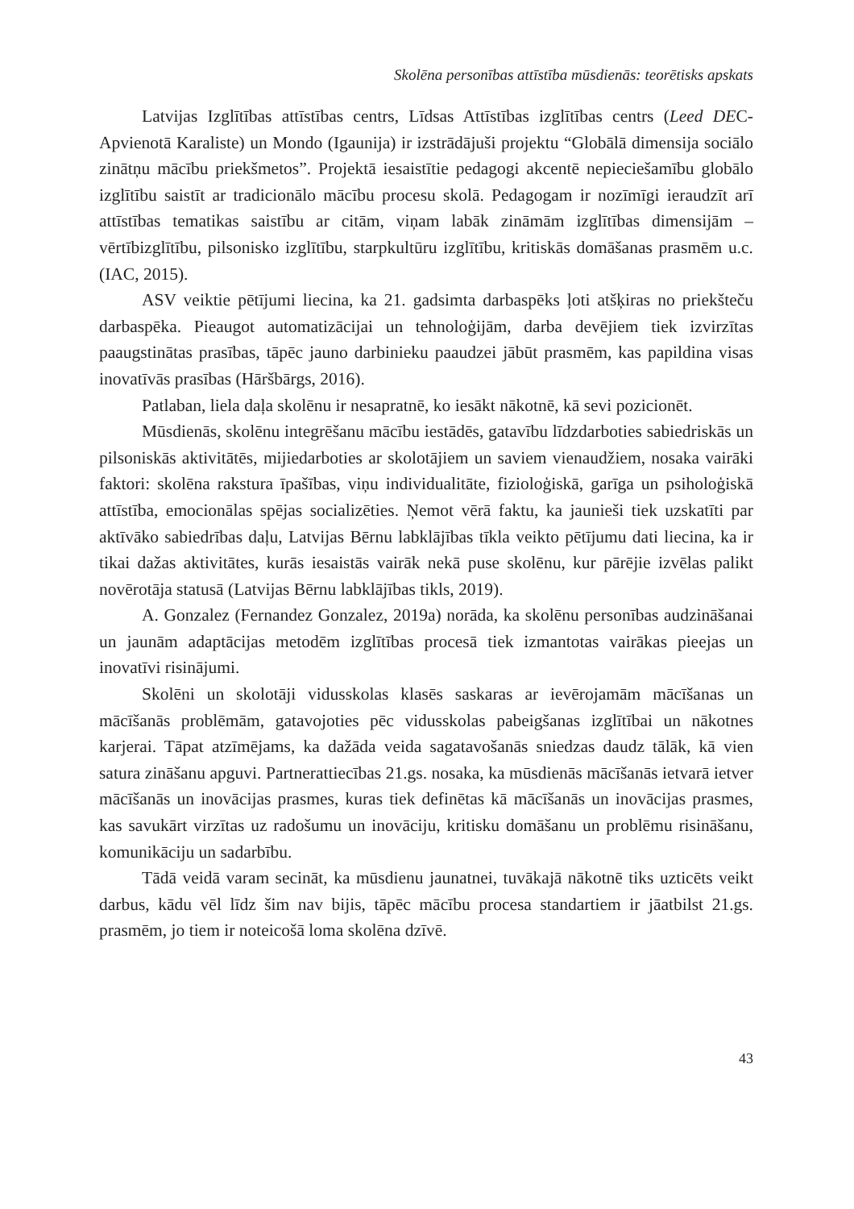Skolēna personības attīstība mūsdienās: teorētisks apskats
Latvijas Izglītības attīstības centrs, Līdsas Attīstības izglītības centrs (Leed DEC-Apvienotā Karaliste) un Mondo (Igaunija) ir izstrādājuši projektu “Globālā dimensija sociālo zinātņu mācību priekšmetos”. Projektā iesaistītie pedagogi akcentē nepieciešamību globālo izglītību saistīt ar tradicionālo mācību procesu skolā. Pedagogam ir nozīmīgi ieraudzīt arī attīstības tematikas saistību ar citām, viņam labāk zināmām izglītības dimensijām – vērtībizglītību, pilsonisko izglītību, starpkultūru izglītību, kritiskās domāšanas prasmēm u.c. (IAC, 2015).
ASV veiktie pētījumi liecina, ka 21. gadsimta darbaspēks ļoti atšķiras no priekšteču darbaspēka. Pieaugot automatizācijai un tehnoloģijām, darba devējiem tiek izvirzītas paaugstinātas prasības, tāpēc jauno darbinieku paaudzei jābūt prasmēm, kas papildina visas inovatīvās prasības (Hāršbārgs, 2016).
Patlaban, liela daļa skolēnu ir nesapratnē, ko iesākt nākotnē, kā sevi pozicionēt.
Mūsdienās, skolēnu integrēšanu mācību iestādēs, gatavību līdzdarboties sabiedriskās un pilsoniskās aktivitātēs, mijiedarboties ar skolotājiem un saviem vienaudžiem, nosaka vairāki faktori: skolēna rakstura īpašības, viņu individualitāte, fizioloģiskā, garīga un psiholoģiskā attīstība, emocionālas spējas socializēties. Ņemot vērā faktu, ka jaunieši tiek uzskatīti par aktīvāko sabiedrības daļu, Latvijas Bērnu labklājības tīkla veikto pētījumu dati liecina, ka ir tikai dažas aktivitātes, kurās iesaistās vairāk nekā puse skolēnu, kur pārējie izvēlas palikt novērotāja statusā (Latvijas Bērnu labklājības tikls, 2019).
A. Gonzalez (Fernandez Gonzalez, 2019a) norāda, ka skolēnu personības audzināšanai un jaunām adaptācijas metodēm izglītības procesā tiek izmantotas vairākas pieejas un inovatīvi risinājumi.
Skolēni un skolotāji vidusskolas klasēs saskaras ar ievērojamām mācīšanas un mācīšanās problēmām, gatavojoties pēc vidusskolas pabeigšanas izglītībai un nākotnes karjerai. Tāpat atzīmējams, ka dažāda veida sagatavošanās sniedzas daudz tālāk, kā vien satura zināšanu apguvi. Partnerattiecības 21.gs. nosaka, ka mūsdienās mācīšanās ietvarā ietver mācīšanās un inovācijas prasmes, kuras tiek definētas kā mācīšanās un inovācijas prasmes, kas savukārt virzītas uz radošumu un inovāciju, kritisku domāšanu un problēmu risināšanu, komunikāciju un sadarbību.
Tādā veidā varam secināt, ka mūsdienu jaunatnei, tuvākajā nākotnē tiks uzticēts veikt darbus, kādu vēl līdz šim nav bijis, tāpēc mācību procesa standartiem ir jāatbilst 21.gs. prasmēm, jo tiem ir noteicošā loma skolēna dzīvē.
43